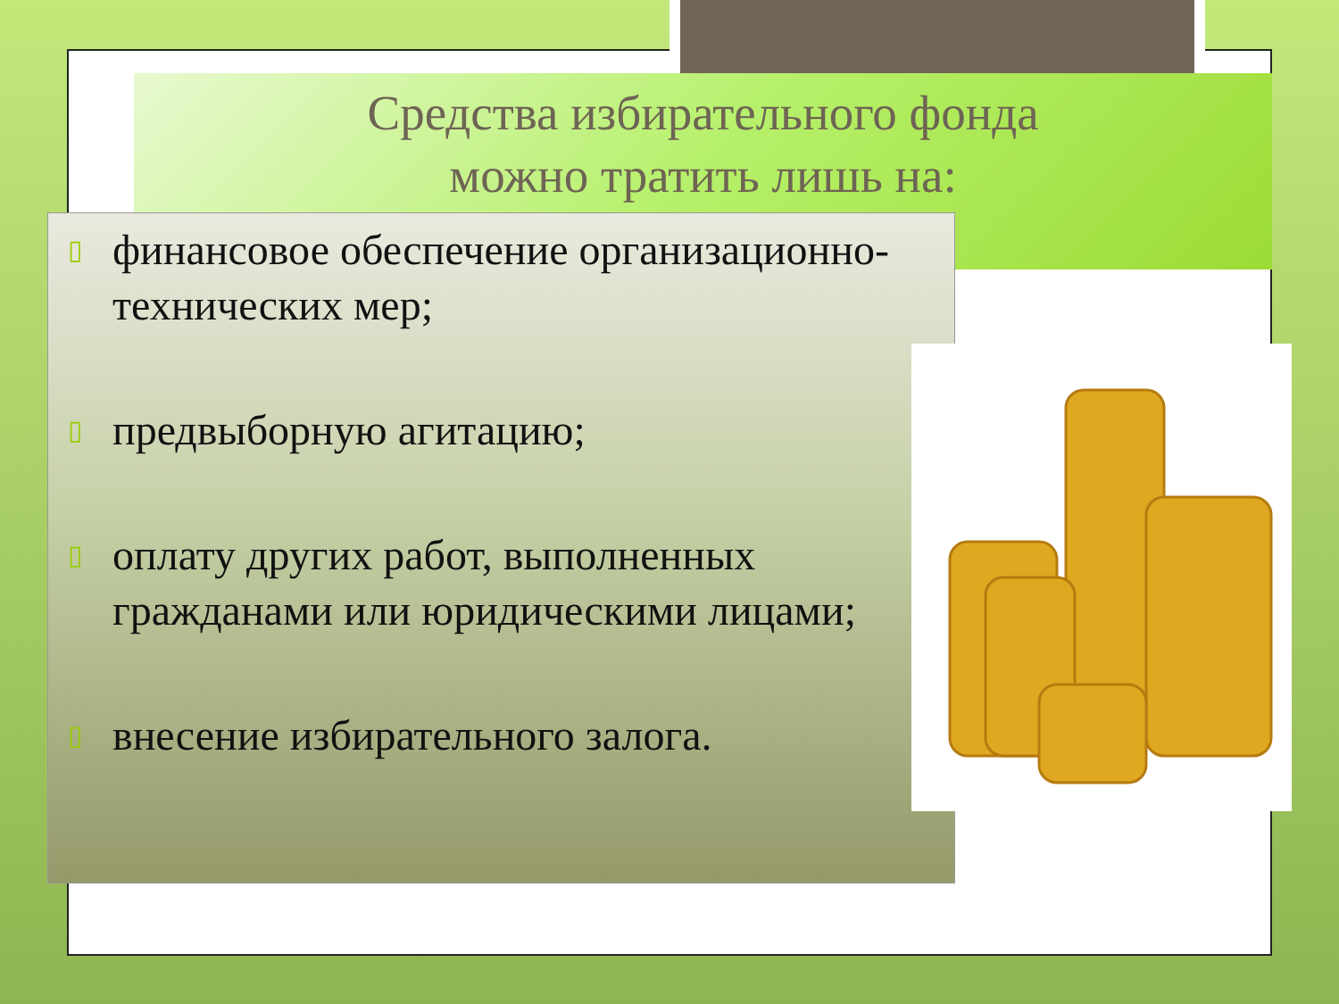Средства избирательного фонда
можно тратить лишь на:
▯ финансовое обеспечение организационно-технических мер;
▯ предвыборную агитацию;
▯ оплату других работ, выполненных гражданами или юридическими лицами;
▯ внесение избирательного залога.